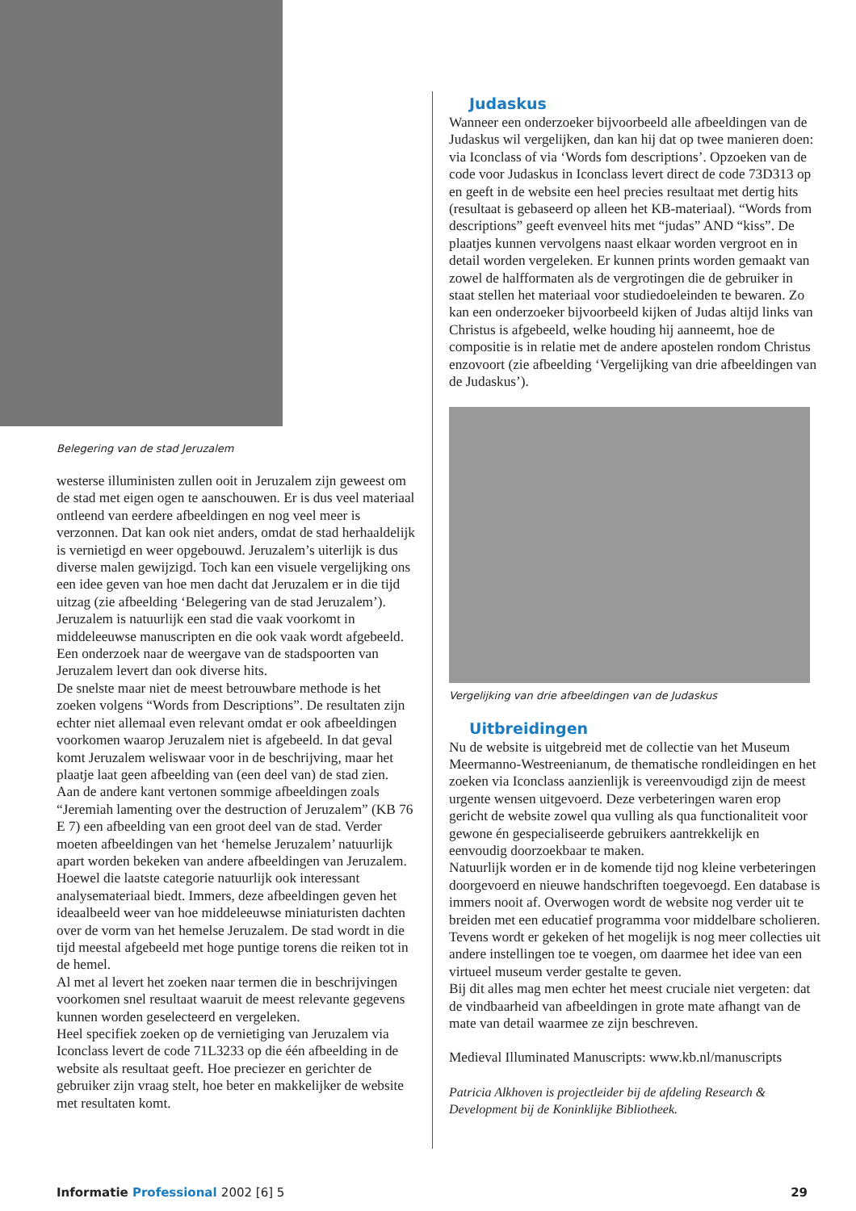Belegering van de stad Jeruzalem
westerse illuministen zullen ooit in Jeruzalem zijn geweest om de stad met eigen ogen te aanschouwen. Er is dus veel materiaal ontleend van eerdere afbeeldingen en nog veel meer is verzonnen. Dat kan ook niet anders, omdat de stad herhaaldelijk is vernietigd en weer opgebouwd. Jeruzalem’s uiterlijk is dus diverse malen gewijzigd. Toch kan een visuele vergelijking ons een idee geven van hoe men dacht dat Jeruzalem er in die tijd uitzag (zie afbeelding ‘Belegering van de stad Jeruzalem’).
Jeruzalem is natuurlijk een stad die vaak voorkomt in middeleeuwse manuscripten en die ook vaak wordt afgebeeld. Een onderzoek naar de weergave van de stadspoorten van Jeruzalem levert dan ook diverse hits.
De snelste maar niet de meest betrouwbare methode is het zoeken volgens “Words from Descriptions”. De resultaten zijn echter niet allemaal even relevant omdat er ook afbeeldingen voorkomen waarop Jeruzalem niet is afgebeeld. In dat geval komt Jeruzalem weliswaar voor in de beschrijving, maar het plaatje laat geen afbeelding van (een deel van) de stad zien.
Aan de andere kant vertonen sommige afbeeldingen zoals “Jeremiah lamenting over the destruction of Jeruzalem” (KB 76 E 7) een afbeelding van een groot deel van de stad. Verder moeten afbeeldingen van het ‘hemelse Jeruzalem’ natuurlijk apart worden bekeken van andere afbeeldingen van Jeruzalem. Hoewel die laatste categorie natuurlijk ook interessant analysemateriaal biedt. Immers, deze afbeeldingen geven het ideaalbeeld weer van hoe middeleeuwse miniaturisten dachten over de vorm van het hemelse Jeruzalem. De stad wordt in die tijd meestal afgebeeld met hoge puntige torens die reiken tot in de hemel.
Al met al levert het zoeken naar termen die in beschrijvingen voorkomen snel resultaat waaruit de meest relevante gegevens kunnen worden geselecteerd en vergeleken.
Heel specifiek zoeken op de vernietiging van Jeruzalem via Iconclass levert de code 71L3233 op die één afbeelding in de website als resultaat geeft. Hoe preciezer en gerichter de gebruiker zijn vraag stelt, hoe beter en makkelijker de website met resultaten komt.
Judaskus
Wanneer een onderzoeker bijvoorbeeld alle afbeeldingen van de Judaskus wil vergelijken, dan kan hij dat op twee manieren doen: via Iconclass of via ‘Words fom descriptions’. Opzoeken van de code voor Judaskus in Iconclass levert direct de code 73D313 op en geeft in de website een heel precies resultaat met dertig hits (resultaat is gebaseerd op alleen het KB-materiaal). “Words from descriptions” geeft evenveel hits met “judas” AND “kiss”. De plaatjes kunnen vervolgens naast elkaar worden vergroot en in detail worden vergeleken. Er kunnen prints worden gemaakt van zowel de halfformaten als de vergrotingen die de gebruiker in staat stellen het materiaal voor studiedoeleinden te bewaren. Zo kan een onderzoeker bijvoorbeeld kijken of Judas altijd links van Christus is afgebeeld, welke houding hij aanneemt, hoe de compositie is in relatie met de andere apostelen rondom Christus enzovoort (zie afbeelding ‘Vergelijking van drie afbeeldingen van de Judaskus’).
Vergelijking van drie afbeeldingen van de Judaskus
Uitbreidingen
Nu de website is uitgebreid met de collectie van het Museum Meermanno-Westreenianum, de thematische rondleidingen en het zoeken via Iconclass aanzienlijk is vereenvoudigd zijn de meest urgente wensen uitgevoerd. Deze verbeteringen waren erop gericht de website zowel qua vulling als qua functionaliteit voor gewone én gespecialiseerde gebruikers aantrekkelijk en eenvoudig doorzoekbaar te maken.
Natuurlijk worden er in de komende tijd nog kleine verbeteringen doorgevoerd en nieuwe handschriften toegevoegd. Een database is immers nooit af. Overwogen wordt de website nog verder uit te breiden met een educatief programma voor middelbare scholieren. Tevens wordt er gekeken of het mogelijk is nog meer collecties uit andere instellingen toe te voegen, om daarmee het idee van een virtueel museum verder gestalte te geven.
Bij dit alles mag men echter het meest cruciale niet vergeten: dat de vindbaarheid van afbeeldingen in grote mate afhangt van de mate van detail waarmee ze zijn beschreven.
Medieval Illuminated Manuscripts: www.kb.nl/manuscripts
Patricia Alkhoven is projectleider bij de afdeling Research & Development bij de Koninklijke Bibliotheek.
Informatie Professional 2002 [6] 5 29